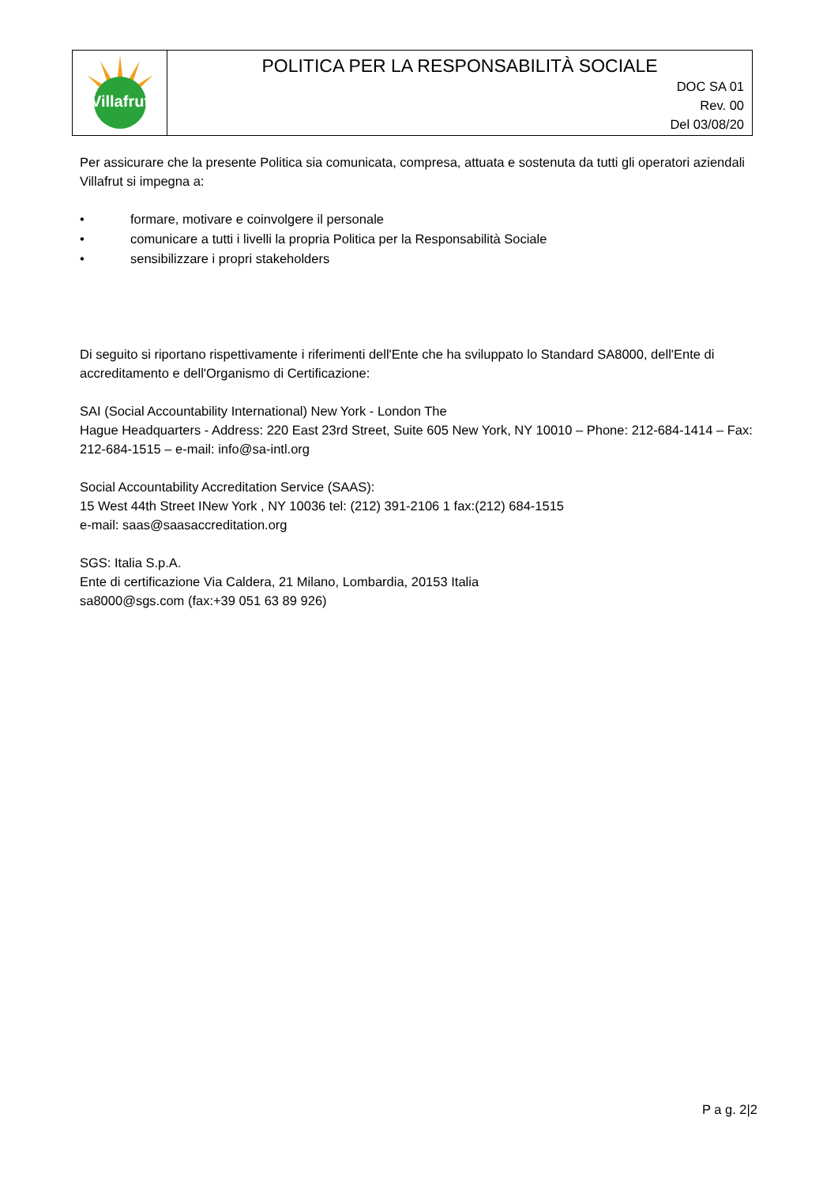| Villafrut | POLITICA PER LA RESPONSABILITÀ SOCIALE DOC SA 01 Rev. 00 Del 03/08/20 |
Per assicurare che la presente Politica sia comunicata, compresa, attuata e sostenuta da tutti gli operatori aziendali Villafrut si impegna a:
• formare, motivare e coinvolgere il personale
• comunicare a tutti i livelli la propria Politica per la Responsabilità Sociale
• sensibilizzare i propri stakeholders
Di seguito si riportano rispettivamente i riferimenti dell'Ente che ha sviluppato lo Standard SA8000, dell'Ente di accreditamento e dell'Organismo di Certificazione:
SAI (Social Accountability International) New York - London The
Hague Headquarters - Address: 220 East 23rd Street, Suite 605 New York, NY 10010 – Phone: 212-684-1414 – Fax: 212-684-1515 – e-mail: info@sa-intl.org
Social Accountability Accreditation Service (SAAS):
15 West 44th Street INew York , NY 10036 tel: (212) 391-2106 1 fax:(212) 684-1515
e-mail: saas@saasaccreditation.org
SGS: Italia S.p.A.
Ente di certificazione Via Caldera, 21 Milano, Lombardia, 20153 Italia
sa8000@sgs.com (fax:+39 051 63 89 926)
P a g. 2|2